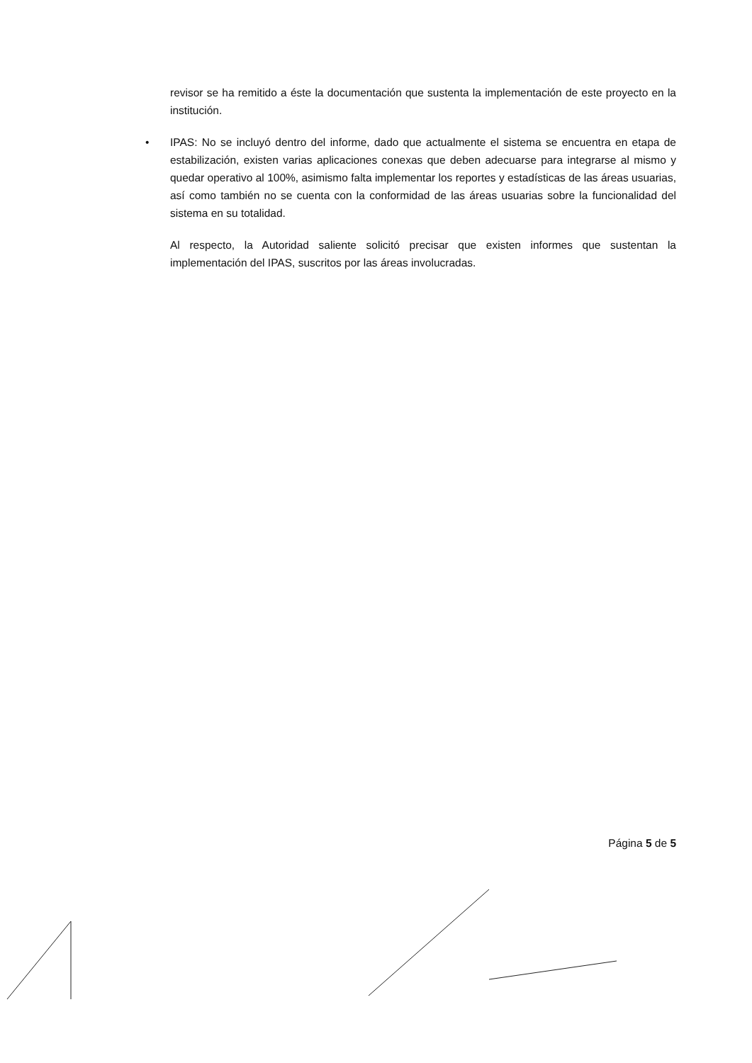revisor se ha remitido a éste la documentación que sustenta la implementación de este proyecto en la institución.
• IPAS: No se incluyó dentro del informe, dado que actualmente el sistema se encuentra en etapa de estabilización, existen varias aplicaciones conexas que deben adecuarse para integrarse al mismo y quedar operativo al 100%, asimismo falta implementar los reportes y estadísticas de las áreas usuarias, así como también no se cuenta con la conformidad de las áreas usuarias sobre la funcionalidad del sistema en su totalidad.
Al respecto, la Autoridad saliente solicitó precisar que existen informes que sustentan la implementación del IPAS, suscritos por las áreas involucradas.
Página 5 de 5